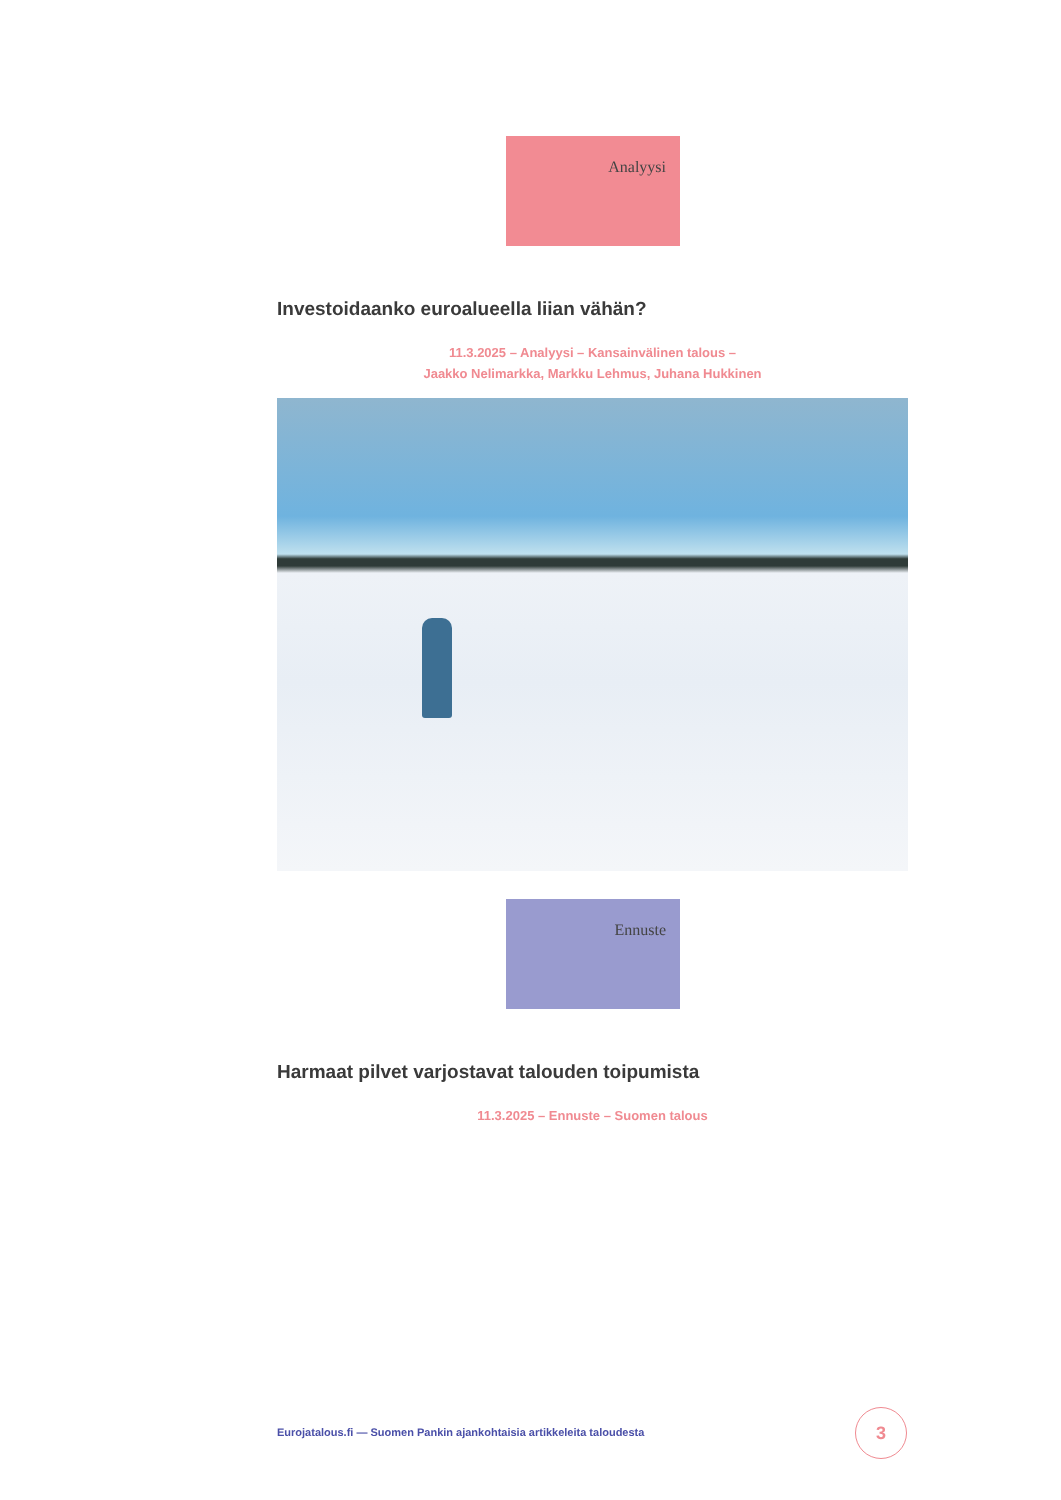Analyysi
Investoidaanko euroalueella liian vähän?
11.3.2025 – Analyysi – Kansainvälinen talous –
Jaakko Nelimarkka, Markku Lehmus, Juhana Hukkinen
Ennuste
Harmaat pilvet varjostavat talouden toipumista
11.3.2025 – Ennuste – Suomen talous
Eurojatalous.fi — Suomen Pankin ajankohtaisia artikkeleita taloudesta
3